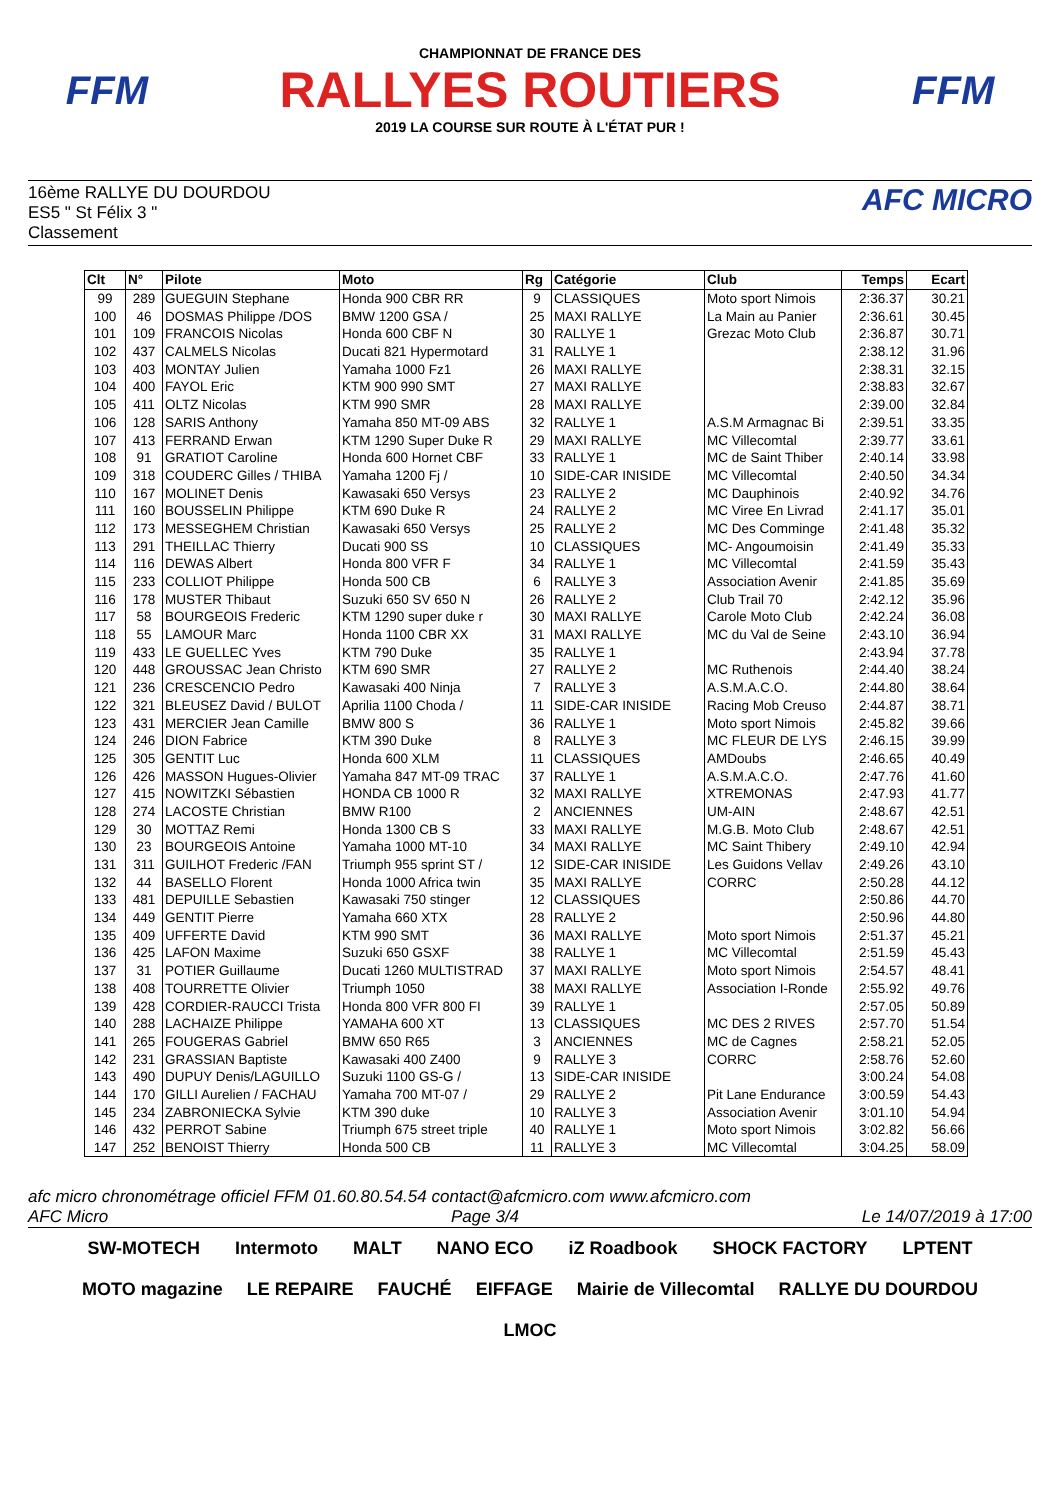FFM
CHAMPIONNAT DE FRANCE DES
RALLYES ROUTIERS
2019 LA COURSE SUR ROUTE À L'ÉTAT PUR !
FFM
16ème RALLYE DU DOURDOU
ES5 " St Félix 3 "
Classement
AFC MICRO
| Clt | N° | Pilote | Moto | Rg | Catégorie | Club | Temps | Ecart |
| --- | --- | --- | --- | --- | --- | --- | --- | --- |
| 99 | 289 | GUEGUIN Stephane | Honda 900 CBR RR | 9 | CLASSIQUES | Moto sport Nimois | 2:36.37 | 30.21 |
| 100 | 46 | DOSMAS Philippe /DOS | BMW 1200 GSA / | 25 | MAXI RALLYE | La Main au Panier | 2:36.61 | 30.45 |
| 101 | 109 | FRANCOIS Nicolas | Honda 600 CBF N | 30 | RALLYE 1 | Grezac Moto Club | 2:36.87 | 30.71 |
| 102 | 437 | CALMELS Nicolas | Ducati 821 Hypermotard | 31 | RALLYE 1 | | 2:38.12 | 31.96 |
| 103 | 403 | MONTAY Julien | Yamaha 1000 Fz1 | 26 | MAXI RALLYE | | 2:38.31 | 32.15 |
| 104 | 400 | FAYOL Eric | KTM 900 990 SMT | 27 | MAXI RALLYE | | 2:38.83 | 32.67 |
| 105 | 411 | OLTZ Nicolas | KTM 990 SMR | 28 | MAXI RALLYE | | 2:39.00 | 32.84 |
| 106 | 128 | SARIS Anthony | Yamaha 850 MT-09 ABS | 32 | RALLYE 1 | A.S.M Armagnac Bi | 2:39.51 | 33.35 |
| 107 | 413 | FERRAND Erwan | KTM 1290 Super Duke R | 29 | MAXI RALLYE | MC Villecomtal | 2:39.77 | 33.61 |
| 108 | 91 | GRATIOT Caroline | Honda 600 Hornet CBF | 33 | RALLYE 1 | MC de Saint Thiber | 2:40.14 | 33.98 |
| 109 | 318 | COUDERC Gilles / THIBA | Yamaha 1200 Fj / | 10 | SIDE-CAR INISIDE | MC Villecomtal | 2:40.50 | 34.34 |
| 110 | 167 | MOLINET Denis | Kawasaki 650 Versys | 23 | RALLYE 2 | MC Dauphinois | 2:40.92 | 34.76 |
| 111 | 160 | BOUSSELIN Philippe | KTM 690 Duke R | 24 | RALLYE 2 | MC Viree En Livrad | 2:41.17 | 35.01 |
| 112 | 173 | MESSEGHEM Christian | Kawasaki 650 Versys | 25 | RALLYE 2 | MC Des Comminge | 2:41.48 | 35.32 |
| 113 | 291 | THEILLAC Thierry | Ducati 900 SS | 10 | CLASSIQUES | MC- Angoumoisin | 2:41.49 | 35.33 |
| 114 | 116 | DEWAS Albert | Honda 800 VFR F | 34 | RALLYE 1 | MC Villecomtal | 2:41.59 | 35.43 |
| 115 | 233 | COLLIOT Philippe | Honda 500 CB | 6 | RALLYE 3 | Association Avenir | 2:41.85 | 35.69 |
| 116 | 178 | MUSTER Thibaut | Suzuki 650 SV 650 N | 26 | RALLYE 2 | Club Trail 70 | 2:42.12 | 35.96 |
| 117 | 58 | BOURGEOIS Frederic | KTM 1290 super duke r | 30 | MAXI RALLYE | Carole Moto Club | 2:42.24 | 36.08 |
| 118 | 55 | LAMOUR Marc | Honda 1100 CBR XX | 31 | MAXI RALLYE | MC du Val de Seine | 2:43.10 | 36.94 |
| 119 | 433 | LE GUELLEC Yves | KTM 790 Duke | 35 | RALLYE 1 | | 2:43.94 | 37.78 |
| 120 | 448 | GROUSSAC Jean Christo | KTM 690 SMR | 27 | RALLYE 2 | MC Ruthenois | 2:44.40 | 38.24 |
| 121 | 236 | CRESCENCIO Pedro | Kawasaki 400 Ninja | 7 | RALLYE 3 | A.S.M.A.C.O. | 2:44.80 | 38.64 |
| 122 | 321 | BLEUSEZ David / BULOT | Aprilia 1100 Choda / | 11 | SIDE-CAR INISIDE | Racing Mob Creuso | 2:44.87 | 38.71 |
| 123 | 431 | MERCIER Jean Camille | BMW 800 S | 36 | RALLYE 1 | Moto sport Nimois | 2:45.82 | 39.66 |
| 124 | 246 | DION Fabrice | KTM 390 Duke | 8 | RALLYE 3 | MC FLEUR DE LYS | 2:46.15 | 39.99 |
| 125 | 305 | GENTIT Luc | Honda 600 XLM | 11 | CLASSIQUES | AMDoubs | 2:46.65 | 40.49 |
| 126 | 426 | MASSON Hugues-Olivier | Yamaha 847 MT-09 TRAC | 37 | RALLYE 1 | A.S.M.A.C.O. | 2:47.76 | 41.60 |
| 127 | 415 | NOWITZKI Sébastien | HONDA CB 1000 R | 32 | MAXI RALLYE | XTREMONAS | 2:47.93 | 41.77 |
| 128 | 274 | LACOSTE Christian | BMW R100 | 2 | ANCIENNES | UM-AIN | 2:48.67 | 42.51 |
| 129 | 30 | MOTTAZ Remi | Honda 1300 CB S | 33 | MAXI RALLYE | M.G.B. Moto Club | 2:48.67 | 42.51 |
| 130 | 23 | BOURGEOIS Antoine | Yamaha 1000 MT-10 | 34 | MAXI RALLYE | MC Saint Thibery | 2:49.10 | 42.94 |
| 131 | 311 | GUILHOT Frederic /FAN | Triumph 955 sprint ST / | 12 | SIDE-CAR INISIDE | Les Guidons Vellav | 2:49.26 | 43.10 |
| 132 | 44 | BASELLO Florent | Honda 1000 Africa twin | 35 | MAXI RALLYE | CORRC | 2:50.28 | 44.12 |
| 133 | 481 | DEPUILLE Sebastien | Kawasaki 750 stinger | 12 | CLASSIQUES | | 2:50.86 | 44.70 |
| 134 | 449 | GENTIT Pierre | Yamaha 660 XTX | 28 | RALLYE 2 | | 2:50.96 | 44.80 |
| 135 | 409 | UFFERTE David | KTM 990 SMT | 36 | MAXI RALLYE | Moto sport Nimois | 2:51.37 | 45.21 |
| 136 | 425 | LAFON Maxime | Suzuki 650 GSXF | 38 | RALLYE 1 | MC Villecomtal | 2:51.59 | 45.43 |
| 137 | 31 | POTIER Guillaume | Ducati 1260 MULTISTRAD | 37 | MAXI RALLYE | Moto sport Nimois | 2:54.57 | 48.41 |
| 138 | 408 | TOURRETTE Olivier | Triumph 1050 | 38 | MAXI RALLYE | Association I-Ronde | 2:55.92 | 49.76 |
| 139 | 428 | CORDIER-RAUCCI Trista | Honda 800 VFR 800 FI | 39 | RALLYE 1 | | 2:57.05 | 50.89 |
| 140 | 288 | LACHAIZE Philippe | YAMAHA 600 XT | 13 | CLASSIQUES | MC DES 2 RIVES | 2:57.70 | 51.54 |
| 141 | 265 | FOUGERAS Gabriel | BMW 650 R65 | 3 | ANCIENNES | MC de Cagnes | 2:58.21 | 52.05 |
| 142 | 231 | GRASSIAN Baptiste | Kawasaki 400 Z400 | 9 | RALLYE 3 | CORRC | 2:58.76 | 52.60 |
| 143 | 490 | DUPUY Denis/LAGUILLO | Suzuki 1100 GS-G / | 13 | SIDE-CAR INISIDE | | 3:00.24 | 54.08 |
| 144 | 170 | GILLI Aurelien / FACHAU | Yamaha 700 MT-07 / | 29 | RALLYE 2 | Pit Lane Endurance | 3:00.59 | 54.43 |
| 145 | 234 | ZABRONIECKA Sylvie | KTM 390 duke | 10 | RALLYE 3 | Association Avenir | 3:01.10 | 54.94 |
| 146 | 432 | PERROT Sabine | Triumph 675 street triple | 40 | RALLYE 1 | Moto sport Nimois | 3:02.82 | 56.66 |
| 147 | 252 | BENOIST Thierry | Honda 500 CB | 11 | RALLYE 3 | MC Villecomtal | 3:04.25 | 58.09 |
afc micro chronométrage officiel FFM 01.60.80.54.54 contact@afcmicro.com www.afcmicro.com
AFC Micro Page 3/4 Le 14/07/2019 à 17:00
SW-MOTECH Intermoto MALT NANO ECO iZ Roadbook SHOCK FACTORY LPTENT MOTO magazine LE REPAIRE FAUCHÉ EIFFAGE Mairie de Villecomtal RALLYE DU DOURDOU LMOC